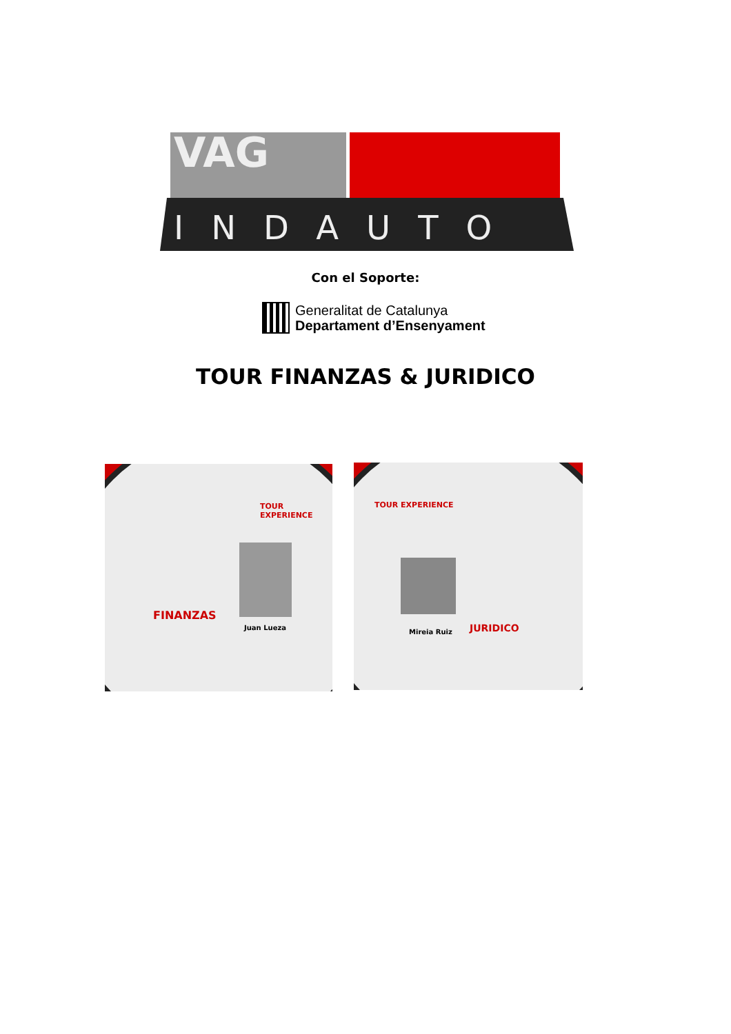VAG
INDAUTO
Con el Soporte:
Generalitat de Catalunya
Departament d’Ensenyament
TOUR FINANZAS & JURIDICO
TOUR EXPERIENCE
FINANZAS
Juan Lueza
TOUR EXPERIENCE
Mireia Ruiz JURIDICO